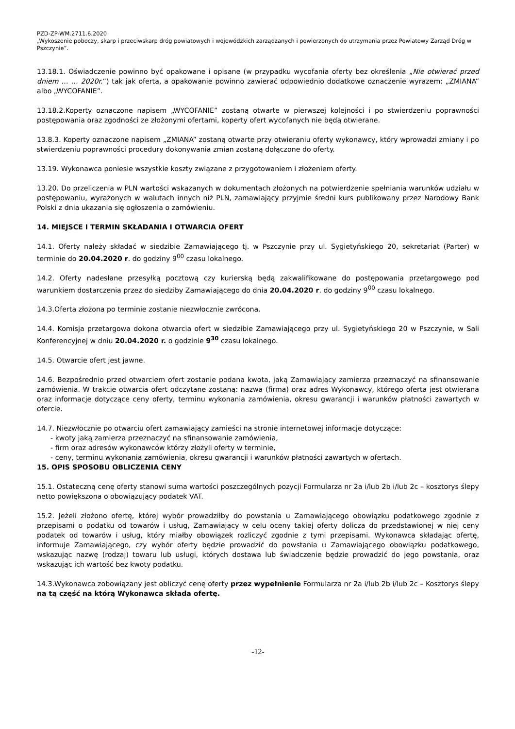PZD-ZP-WM.2711.6.2020
„Wykoszenie poboczy, skarp i przeciwskarp dróg powiatowych i wojewódzkich zarządzanych i powierzonych do utrzymania przez Powiatowy Zarząd Dróg w Pszczynie”.
13.18.1. Oświadczenie powinno być opakowane i opisane (w przypadku wycofania oferty bez określenia „Nie otwierać przed dniem … … 2020r.”) tak jak oferta, a opakowanie powinno zawierać odpowiednio dodatkowe oznaczenie wyrazem: „ZMIANA” albo „WYCOFANIE”.
13.18.2.Koperty oznaczone napisem „WYCOFANIE” zostaną otwarte w pierwszej kolejności i po stwierdzeniu poprawności postępowania oraz zgodności ze złożonymi ofertami, koperty ofert wycofanych nie będą otwierane.
13.8.3. Koperty oznaczone napisem „ZMIANA” zostaną otwarte przy otwieraniu oferty wykonawcy, który wprowadzi zmiany i po stwierdzeniu poprawności procedury dokonywania zmian zostaną dołączone do oferty.
13.19. Wykonawca poniesie wszystkie koszty związane z przygotowaniem i złożeniem oferty.
13.20. Do przeliczenia w PLN wartości wskazanych w dokumentach złożonych na potwierdzenie spełniania warunków udziału w postępowaniu, wyrażonych w walutach innych niż PLN, zamawiający przyjmie średni kurs publikowany przez Narodowy Bank Polski z dnia ukazania się ogłoszenia o zamówieniu.
14. MIEJSCE I TERMIN SKŁADANIA I OTWARCIA OFERT
14.1. Oferty należy składać w siedzibie Zamawiającego tj. w Pszczynie przy ul. Sygietyńskiego 20, sekretariat (Parter) w terminie do 20.04.2020 r. do godziny 9<sup>00</sup> czasu lokalnego.
14.2. Oferty nadesłane przesyłką pocztową czy kurierską będą zakwalifikowane do postępowania przetargowego pod warunkiem dostarczenia przez do siedziby Zamawiającego do dnia 20.04.2020 r. do godziny 9<sup>00</sup> czasu lokalnego.
14.3.Oferta złożona po terminie zostanie niezwłocznie zwrócona.
14.4. Komisja przetargowa dokona otwarcia ofert w siedzibie Zamawiającego przy ul. Sygietyńskiego 20 w Pszczynie, w Sali Konferencyjnej w dniu 20.04.2020 r. o godzinie 9<sup>30</sup> czasu lokalnego.
14.5. Otwarcie ofert jest jawne.
14.6. Bezpośrednio przed otwarciem ofert zostanie podana kwota, jaką Zamawiający zamierza przeznaczyć na sfinansowanie zamówienia. W trakcie otwarcia ofert odczytane zostaną: nazwa (firma) oraz adres Wykonawcy, którego oferta jest otwierana oraz informacje dotyczące ceny oferty, terminu wykonania zamówienia, okresu gwarancji i warunków płatności zawartych w ofercie.
14.7. Niezwłocznie po otwarciu ofert zamawiający zamieści na stronie internetowej informacje dotyczące:
- kwoty jaką zamierza przeznaczyć na sfinansowanie zamówienia,
- firm oraz adresów wykonawców którzy złożyli oferty w terminie,
- ceny, terminu wykonania zamówienia, okresu gwarancji i warunków płatności zawartych w ofertach.
15. OPIS SPOSOBU OBLICZENIA CENY
15.1. Ostateczną cenę oferty stanowi suma wartości poszczególnych pozycji Formularza nr 2a i/lub 2b i/lub 2c – kosztorys ślepy netto powiększona o obowiązujący podatek VAT.
15.2. Jeżeli złożono ofertę, której wybór prowadziłby do powstania u Zamawiającego obowiązku podatkowego zgodnie z przepisami o podatku od towarów i usług, Zamawiający w celu oceny takiej oferty dolicza do przedstawionej w niej ceny podatek od towarów i usług, który miałby obowiązek rozliczyć zgodnie z tymi przepisami. Wykonawca składając ofertę, informuje Zamawiającego, czy wybór oferty będzie prowadzić do powstania u Zamawiającego obowiązku podatkowego, wskazując nazwę (rodzaj) towaru lub usługi, których dostawa lub świadczenie będzie prowadzić do jego powstania, oraz wskazując ich wartość bez kwoty podatku.
14.3.Wykonawca zobowiązany jest obliczyć cenę oferty przez wypełnienie Formularza nr 2a i/lub 2b i/lub 2c – Kosztorys ślepy na tą część na którą Wykonawca składa ofertę.
-12-